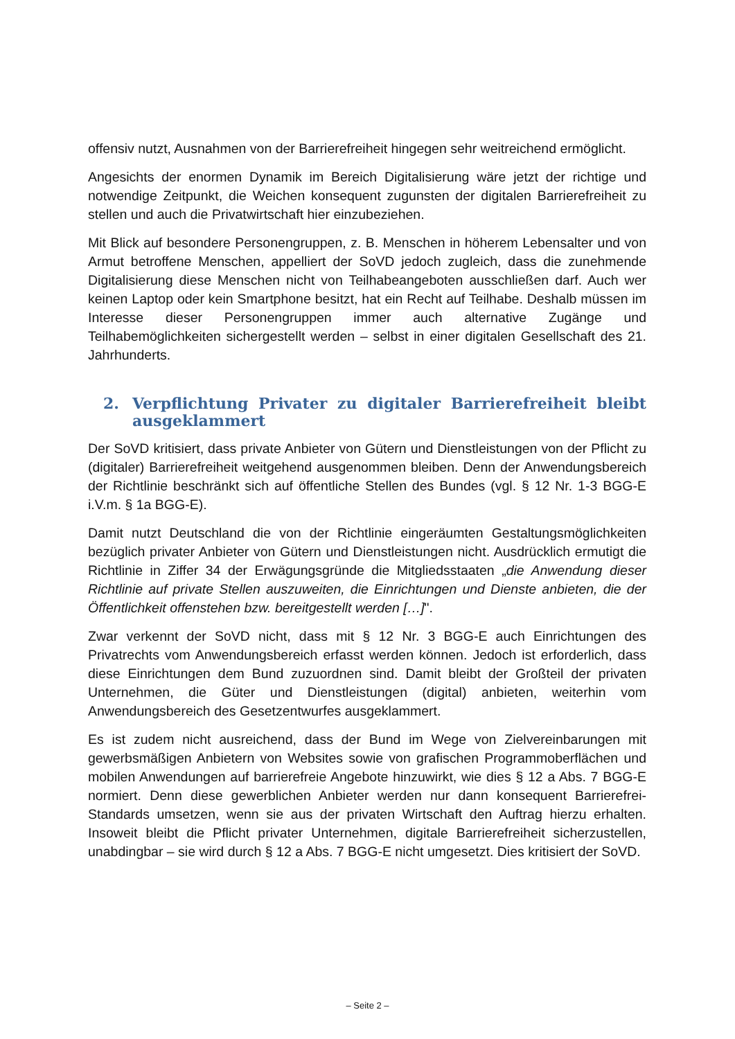offensiv nutzt, Ausnahmen von der Barrierefreiheit hingegen sehr weitreichend ermöglicht.
Angesichts der enormen Dynamik im Bereich Digitalisierung wäre jetzt der richtige und notwendige Zeitpunkt, die Weichen konsequent zugunsten der digitalen Barrierefreiheit zu stellen und auch die Privatwirtschaft hier einzubeziehen.
Mit Blick auf besondere Personengruppen, z. B. Menschen in höherem Lebensalter und von Armut betroffene Menschen, appelliert der SoVD jedoch zugleich, dass die zunehmende Digitalisierung diese Menschen nicht von Teilhabeangeboten ausschließen darf. Auch wer keinen Laptop oder kein Smartphone besitzt, hat ein Recht auf Teilhabe. Deshalb müssen im Interesse dieser Personengruppen immer auch alternative Zugänge und Teilhabemöglichkeiten sichergestellt werden – selbst in einer digitalen Gesellschaft des 21. Jahrhunderts.
2. Verpflichtung Privater zu digitaler Barrierefreiheit bleibt ausgeklammert
Der SoVD kritisiert, dass private Anbieter von Gütern und Dienstleistungen von der Pflicht zu (digitaler) Barrierefreiheit weitgehend ausgenommen bleiben. Denn der Anwendungsbereich der Richtlinie beschränkt sich auf öffentliche Stellen des Bundes (vgl. § 12 Nr. 1-3 BGG-E i.V.m. § 1a BGG-E).
Damit nutzt Deutschland die von der Richtlinie eingeräumten Gestaltungsmöglichkeiten bezüglich privater Anbieter von Gütern und Dienstleistungen nicht. Ausdrücklich ermutigt die Richtlinie in Ziffer 34 der Erwägungsgründe die Mitgliedsstaaten „die Anwendung dieser Richtlinie auf private Stellen auszuweiten, die Einrichtungen und Dienste anbieten, die der Öffentlichkeit offenstehen bzw. bereitgestellt werden […]".
Zwar verkennt der SoVD nicht, dass mit § 12 Nr. 3 BGG-E auch Einrichtungen des Privatrechts vom Anwendungsbereich erfasst werden können. Jedoch ist erforderlich, dass diese Einrichtungen dem Bund zuzuordnen sind. Damit bleibt der Großteil der privaten Unternehmen, die Güter und Dienstleistungen (digital) anbieten, weiterhin vom Anwendungsbereich des Gesetzentwurfes ausgeklammert.
Es ist zudem nicht ausreichend, dass der Bund im Wege von Zielvereinbarungen mit gewerbsmäßigen Anbietern von Websites sowie von grafischen Programmoberflächen und mobilen Anwendungen auf barrierefreie Angebote hinzuwirkt, wie dies § 12 a Abs. 7 BGG-E normiert. Denn diese gewerblichen Anbieter werden nur dann konsequent Barrierefrei-Standards umsetzen, wenn sie aus der privaten Wirtschaft den Auftrag hierzu erhalten. Insoweit bleibt die Pflicht privater Unternehmen, digitale Barrierefreiheit sicherzustellen, unabdingbar – sie wird durch § 12 a Abs. 7 BGG-E nicht umgesetzt. Dies kritisiert der SoVD.
– Seite 2 –